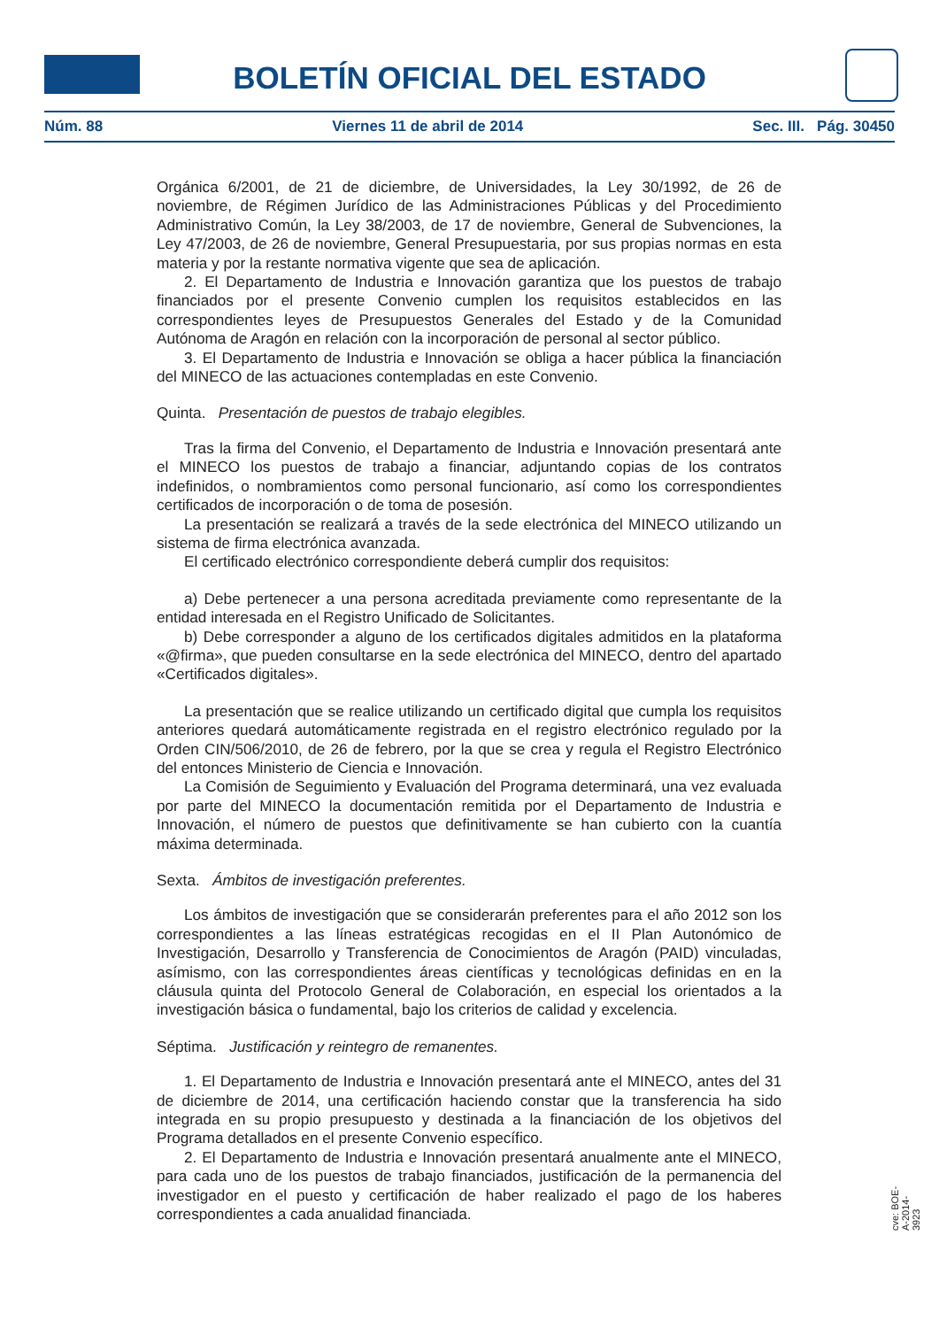BOLETÍN OFICIAL DEL ESTADO
Núm. 88 Viernes 11 de abril de 2014 Sec. III. Pág. 30450
Orgánica 6/2001, de 21 de diciembre, de Universidades, la Ley 30/1992, de 26 de noviembre, de Régimen Jurídico de las Administraciones Públicas y del Procedimiento Administrativo Común, la Ley 38/2003, de 17 de noviembre, General de Subvenciones, la Ley 47/2003, de 26 de noviembre, General Presupuestaria, por sus propias normas en esta materia y por la restante normativa vigente que sea de aplicación.
2. El Departamento de Industria e Innovación garantiza que los puestos de trabajo financiados por el presente Convenio cumplen los requisitos establecidos en las correspondientes leyes de Presupuestos Generales del Estado y de la Comunidad Autónoma de Aragón en relación con la incorporación de personal al sector público.
3. El Departamento de Industria e Innovación se obliga a hacer pública la financiación del MINECO de las actuaciones contempladas en este Convenio.
Quinta. Presentación de puestos de trabajo elegibles.
Tras la firma del Convenio, el Departamento de Industria e Innovación presentará ante el MINECO los puestos de trabajo a financiar, adjuntando copias de los contratos indefinidos, o nombramientos como personal funcionario, así como los correspondientes certificados de incorporación o de toma de posesión.
La presentación se realizará a través de la sede electrónica del MINECO utilizando un sistema de firma electrónica avanzada.
El certificado electrónico correspondiente deberá cumplir dos requisitos:
a) Debe pertenecer a una persona acreditada previamente como representante de la entidad interesada en el Registro Unificado de Solicitantes.
b) Debe corresponder a alguno de los certificados digitales admitidos en la plataforma «@firma», que pueden consultarse en la sede electrónica del MINECO, dentro del apartado «Certificados digitales».
La presentación que se realice utilizando un certificado digital que cumpla los requisitos anteriores quedará automáticamente registrada en el registro electrónico regulado por la Orden CIN/506/2010, de 26 de febrero, por la que se crea y regula el Registro Electrónico del entonces Ministerio de Ciencia e Innovación.
La Comisión de Seguimiento y Evaluación del Programa determinará, una vez evaluada por parte del MINECO la documentación remitida por el Departamento de Industria e Innovación, el número de puestos que definitivamente se han cubierto con la cuantía máxima determinada.
Sexta. Ámbitos de investigación preferentes.
Los ámbitos de investigación que se considerarán preferentes para el año 2012 son los correspondientes a las líneas estratégicas recogidas en el II Plan Autonómico de Investigación, Desarrollo y Transferencia de Conocimientos de Aragón (PAID) vinculadas, asímismo, con las correspondientes áreas científicas y tecnológicas definidas en en la cláusula quinta del Protocolo General de Colaboración, en especial los orientados a la investigación básica o fundamental, bajo los criterios de calidad y excelencia.
Séptima. Justificación y reintegro de remanentes.
1. El Departamento de Industria e Innovación presentará ante el MINECO, antes del 31 de diciembre de 2014, una certificación haciendo constar que la transferencia ha sido integrada en su propio presupuesto y destinada a la financiación de los objetivos del Programa detallados en el presente Convenio específico.
2. El Departamento de Industria e Innovación presentará anualmente ante el MINECO, para cada uno de los puestos de trabajo financiados, justificación de la permanencia del investigador en el puesto y certificación de haber realizado el pago de los haberes correspondientes a cada anualidad financiada.
cve: BOE-A-2014-3923